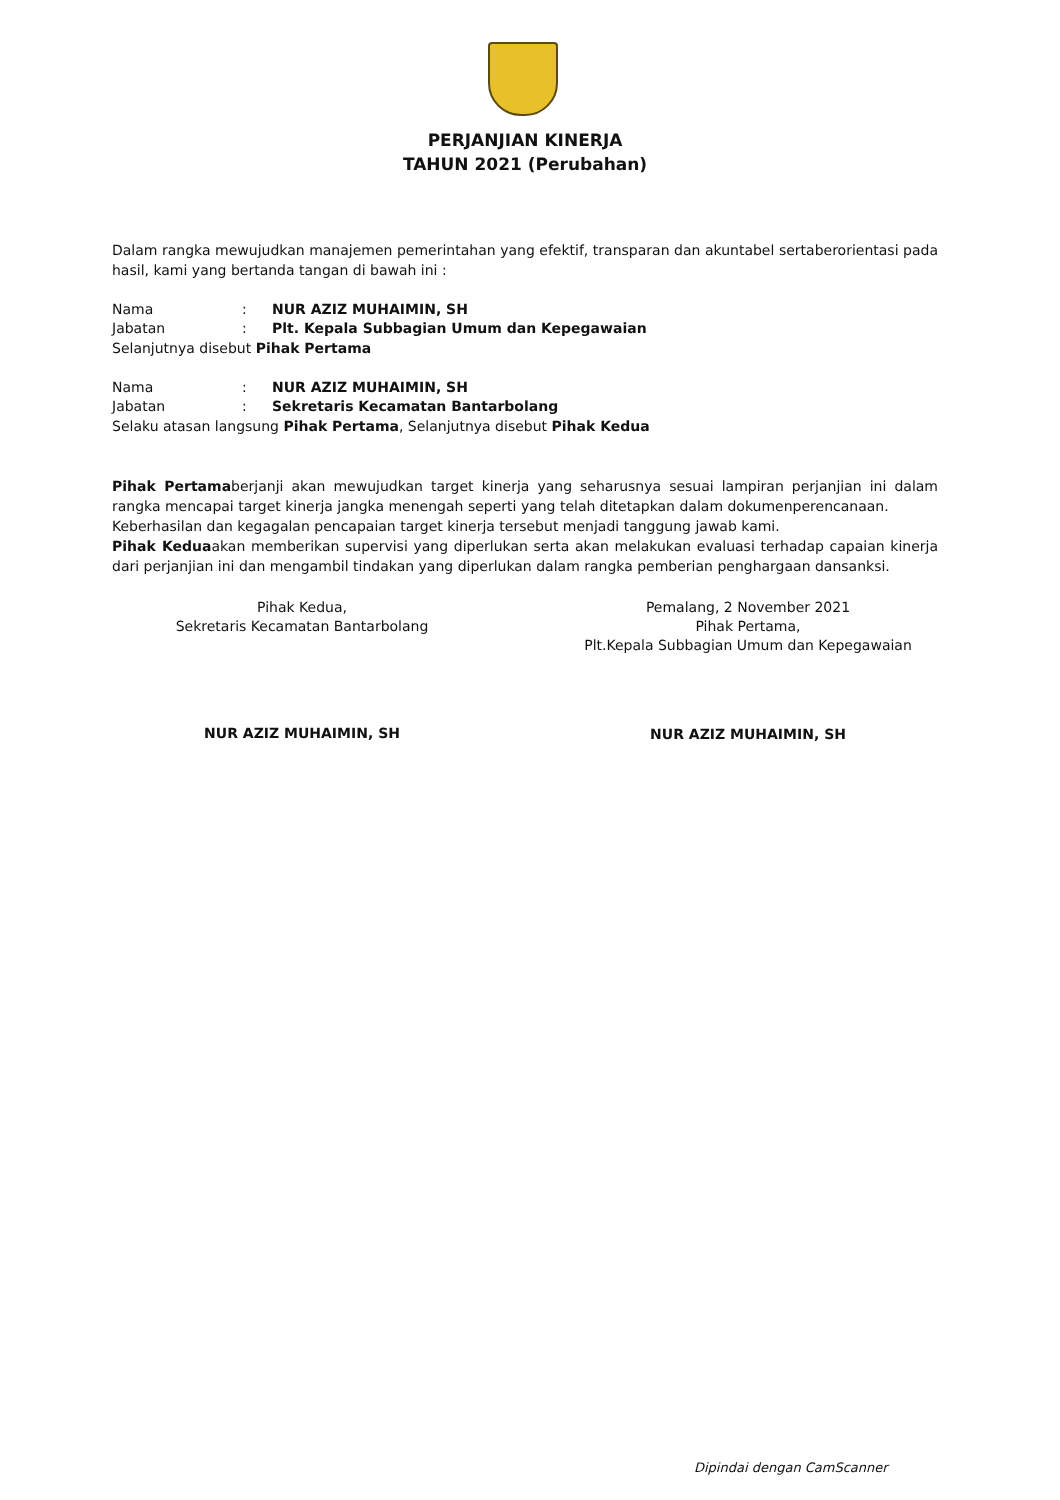PERJANJIAN KINERJA
TAHUN 2021 (Perubahan)
Dalam rangka mewujudkan manajemen pemerintahan yang efektif, transparan dan akuntabel sertaberorientasi pada hasil, kami yang bertanda tangan di bawah ini :
Nama: NUR AZIZ MUHAIMIN, SH Jabatan: Plt. Kepala Subbagian Umum dan Kepegawaian
Selanjutnya disebut Pihak Pertama
Nama: NUR AZIZ MUHAIMIN, SH Jabatan: Sekretaris Kecamatan Bantarbolang
Selaku atasan langsung Pihak Pertama, Selanjutnya disebut Pihak Kedua
Pihak Pertamaberjanji akan mewujudkan target kinerja yang seharusnya sesuai lampiran perjanjian ini dalam rangka mencapai target kinerja jangka menengah seperti yang telah ditetapkan dalam dokumenperencanaan.
Keberhasilan dan kegagalan pencapaian target kinerja tersebut menjadi tanggung jawab kami.
Pihak Keduaakan memberikan supervisi yang diperlukan serta akan melakukan evaluasi terhadap capaian kinerja dari perjanjian ini dan mengambil tindakan yang diperlukan dalam rangka pemberian penghargaan dansanksi.
Pihak Kedua,
Sekretaris Kecamatan Bantarbolang
NUR AZIZ MUHAIMIN, SH
Pemalang, 2 November 2021
Pihak Pertama,
Plt.Kepala Subbagian Umum dan Kepegawaian
NUR AZIZ MUHAIMIN, SH
Dipindai dengan CamScanner